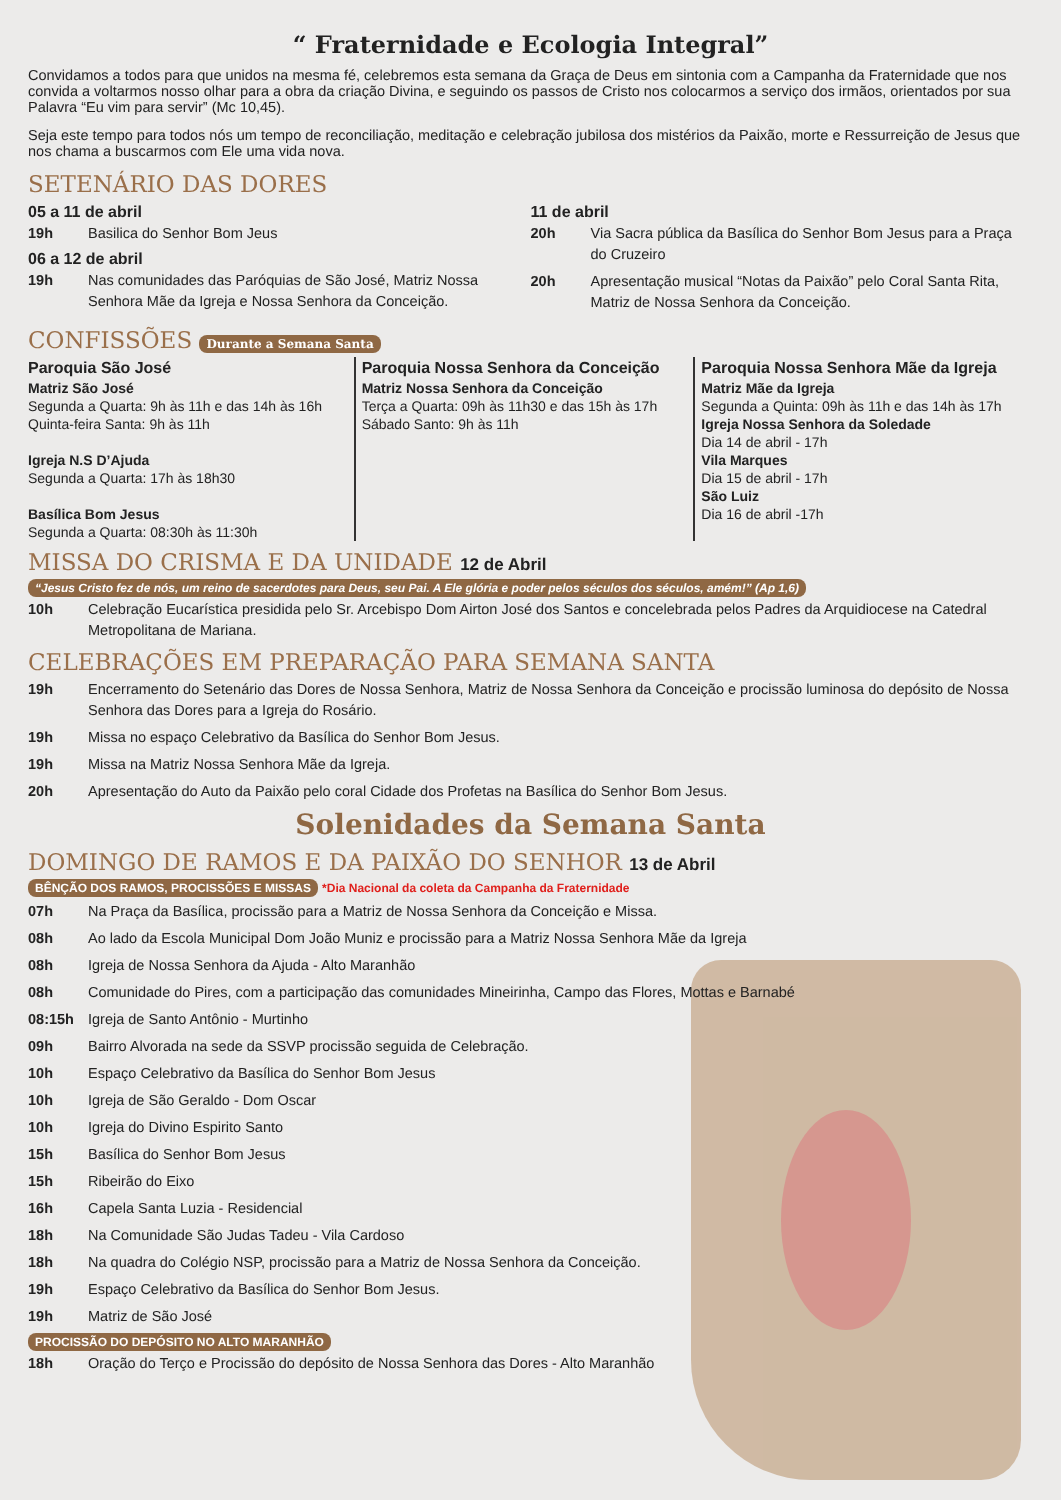“ Fraternidade e Ecologia Integral”
Convidamos a todos para que unidos na mesma fé, celebremos esta semana da Graça de Deus em sintonia com a Campanha da Fraternidade que nos convida a voltarmos nosso olhar para a obra da criação Divina, e seguindo os passos de Cristo nos colocarmos a serviço dos irmãos, orientados por sua Palavra “Eu vim para servir” (Mc 10,45).
Seja este tempo para todos nós um tempo de reconciliação, meditação e celebração jubilosa dos mistérios da Paixão, morte e Ressurreição de Jesus que nos chama a buscarmos com Ele uma vida nova.
SETENÁRIO DAS DORES
05 a 11 de abril
19h Basilica do Senhor Bom Jeus
06 a 12 de abril
19h Nas comunidades das Paróquias de São José, Matriz Nossa Senhora Mãe da Igreja e Nossa Senhora da Conceição.
11 de abril
20h Via Sacra pública da Basílica do Senhor Bom Jesus para a Praça do Cruzeiro
20h Apresentação musical “Notas da Paixão” pelo Coral Santa Rita, Matriz de Nossa Senhora da Conceição.
CONFISSÕES Durante a Semana Santa
Paroquia São José
Matriz São José
Segunda a Quarta: 9h às 11h e das 14h às 16h
Quinta-feira Santa: 9h às 11h
Igreja N.S D’Ajuda
Segunda a Quarta: 17h às 18h30
Basílica Bom Jesus
Segunda a Quarta: 08:30h às 11:30h
Paroquia Nossa Senhora da Conceição
Matriz Nossa Senhora da Conceição
Terça a Quarta: 09h às 11h30 e das 15h às 17h
Sábado Santo: 9h às 11h
Paroquia Nossa Senhora Mãe da Igreja
Matriz Mãe da Igreja
Segunda a Quinta: 09h às 11h e das 14h às 17h
Igreja Nossa Senhora da Soledade
Dia 14 de abril - 17h
Vila Marques
Dia 15 de abril - 17h
São Luiz
Dia 16 de abril -17h
MISSA DO CRISMA E DA UNIDADE 12 de Abril
“Jesus Cristo fez de nós, um reino de sacerdotes para Deus, seu Pai. A Ele glória e poder pelos séculos dos séculos, amém!” (Ap 1,6)
10h Celebração Eucarística presidida pelo Sr. Arcebispo Dom Airton José dos Santos e concelebrada pelos Padres da Arquidiocese na Catedral Metropolitana de Mariana.
CELEBRAÇÕES EM PREPARAÇÃO PARA SEMANA SANTA
19h Encerramento do Setenário das Dores de Nossa Senhora, Matriz de Nossa Senhora da Conceição e procissão luminosa do depósito de Nossa Senhora das Dores para a Igreja do Rosário.
19h Missa no espaço Celebrativo da Basílica do Senhor Bom Jesus.
19h Missa na Matriz Nossa Senhora Mãe da Igreja.
20h Apresentação do Auto da Paixão pelo coral Cidade dos Profetas na Basílica do Senhor Bom Jesus.
Solenidades da Semana Santa
DOMINGO DE RAMOS E DA PAIXÃO DO SENHOR 13 de Abril
BÊNÇÃO DOS RAMOS, PROCISSÕES E MISSAS *Dia Nacional da coleta da Campanha da Fraternidade
07h Na Praça da Basílica, procissão para a Matriz de Nossa Senhora da Conceição e Missa.
08h Ao lado da Escola Municipal Dom João Muniz e procissão para a Matriz Nossa Senhora Mãe da Igreja
08h Igreja de Nossa Senhora da Ajuda - Alto Maranhão
08h Comunidade do Pires, com a participação das comunidades Mineirinha, Campo das Flores, Mottas e Barnabé
08:15h Igreja de Santo Antônio - Murtinho
09h Bairro Alvorada na sede da SSVP procissão seguida de Celebração.
10h Espaço Celebrativo da Basílica do Senhor Bom Jesus
10h Igreja de São Geraldo - Dom Oscar
10h Igreja do Divino Espirito Santo
15h Basílica do Senhor Bom Jesus
15h Ribeirão do Eixo
16h Capela Santa Luzia - Residencial
18h Na Comunidade São Judas Tadeu - Vila Cardoso
18h Na quadra do Colégio NSP, procissão para a Matriz de Nossa Senhora da Conceição.
19h Espaço Celebrativo da Basílica do Senhor Bom Jesus.
19h Matriz de São José
PROCISSÃO DO DEPÓSITO NO ALTO MARANHÃO
18h Oração do Terço e Procissão do depósito de Nossa Senhora das Dores - Alto Maranhão